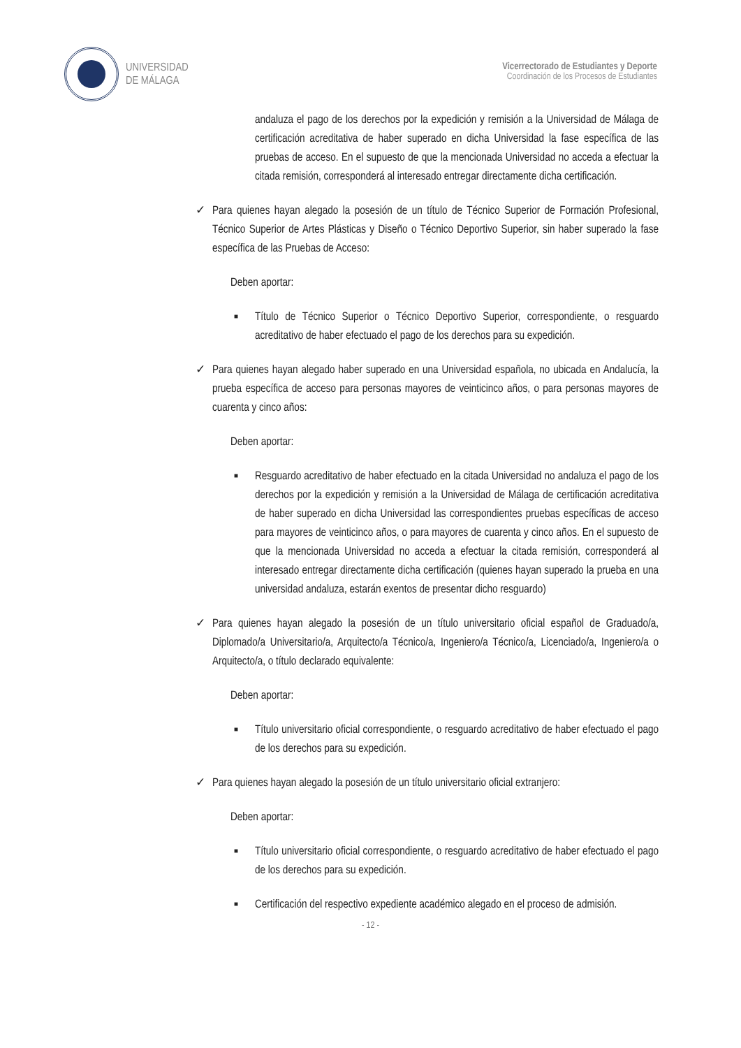UNIVERSIDAD
DE MÁLAGA
Vicerrectorado de Estudiantes y Deporte
Coordinación de los Procesos de Estudiantes
andaluza el pago de los derechos por la expedición y remisión a la Universidad de Málaga de certificación acreditativa de haber superado en dicha Universidad la fase específica de las pruebas de acceso. En el supuesto de que la mencionada Universidad no acceda a efectuar la citada remisión, corresponderá al interesado entregar directamente dicha certificación.
✓ Para quienes hayan alegado la posesión de un título de Técnico Superior de Formación Profesional, Técnico Superior de Artes Plásticas y Diseño o Técnico Deportivo Superior, sin haber superado la fase específica de las Pruebas de Acceso:
Deben aportar:
■
Título de Técnico Superior o Técnico Deportivo Superior, correspondiente, o resguardo acreditativo de haber efectuado el pago de los derechos para su expedición.
✓ Para quienes hayan alegado haber superado en una Universidad española, no ubicada en Andalucía, la prueba específica de acceso para personas mayores de veinticinco años, o para personas mayores de cuarenta y cinco años:
Deben aportar:
■
Resguardo acreditativo de haber efectuado en la citada Universidad no andaluza el pago de los derechos por la expedición y remisión a la Universidad de Málaga de certificación acreditativa de haber superado en dicha Universidad las correspondientes pruebas específicas de acceso para mayores de veinticinco años, o para mayores de cuarenta y cinco años. En el supuesto de que la mencionada Universidad no acceda a efectuar la citada remisión, corresponderá al interesado entregar directamente dicha certificación (quienes hayan superado la prueba en una universidad andaluza, estarán exentos de presentar dicho resguardo)
✓ Para quienes hayan alegado la posesión de un título universitario oficial español de Graduado/a, Diplomado/a Universitario/a, Arquitecto/a Técnico/a, Ingeniero/a Técnico/a, Licenciado/a, Ingeniero/a o Arquitecto/a, o título declarado equivalente:
Deben aportar:
■
Título universitario oficial correspondiente, o resguardo acreditativo de haber efectuado el pago de los derechos para su expedición.
✓ Para quienes hayan alegado la posesión de un título universitario oficial extranjero:
Deben aportar:
■
Título universitario oficial correspondiente, o resguardo acreditativo de haber efectuado el pago de los derechos para su expedición.
■
Certificación del respectivo expediente académico alegado en el proceso de admisión.
- 12 -